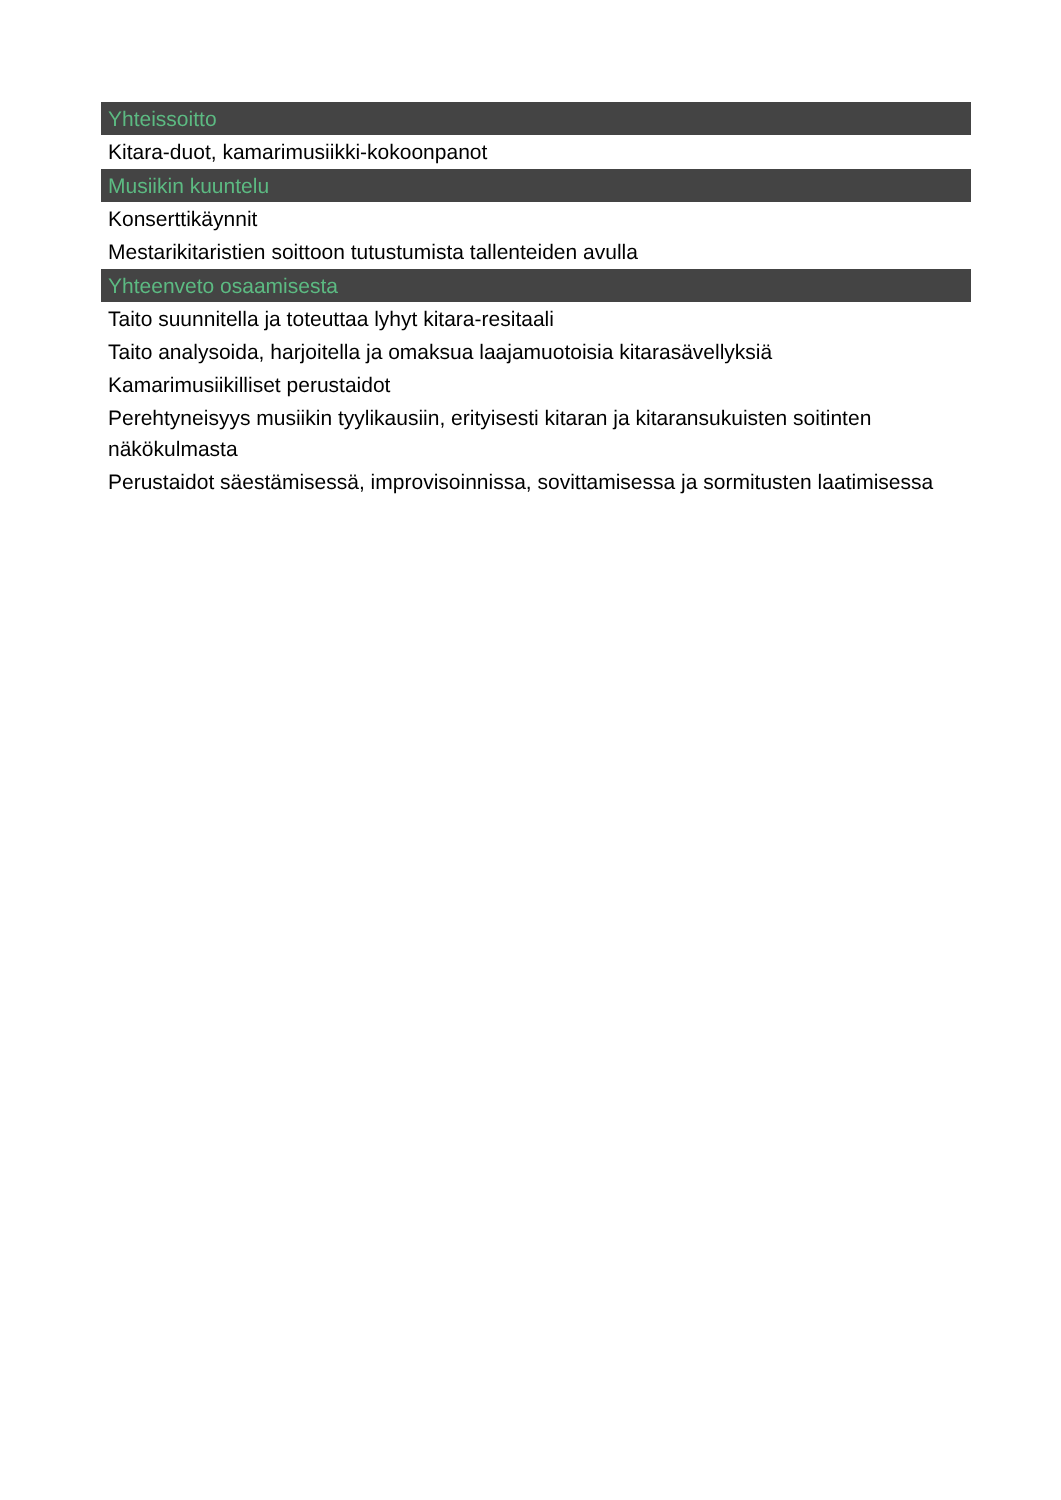Yhteissoitto
Kitara-duot, kamarimusiikki-kokoonpanot
Musiikin kuuntelu
Konserttikäynnit
Mestarikitaristien soittoon tutustumista tallenteiden avulla
Yhteenveto osaamisesta
Taito suunnitella ja toteuttaa lyhyt kitara-resitaali
Taito analysoida, harjoitella ja omaksua laajamuotoisia kitarasävellyksiä
Kamarimusiikilliset perustaidot
Perehtyneisyys musiikin tyylikausiin, erityisesti kitaran ja kitaransukuisten soitinten näkökulmasta
Perustaidot säestämisessä, improvisoinnissa, sovittamisessa ja sormitusten laatimisessa